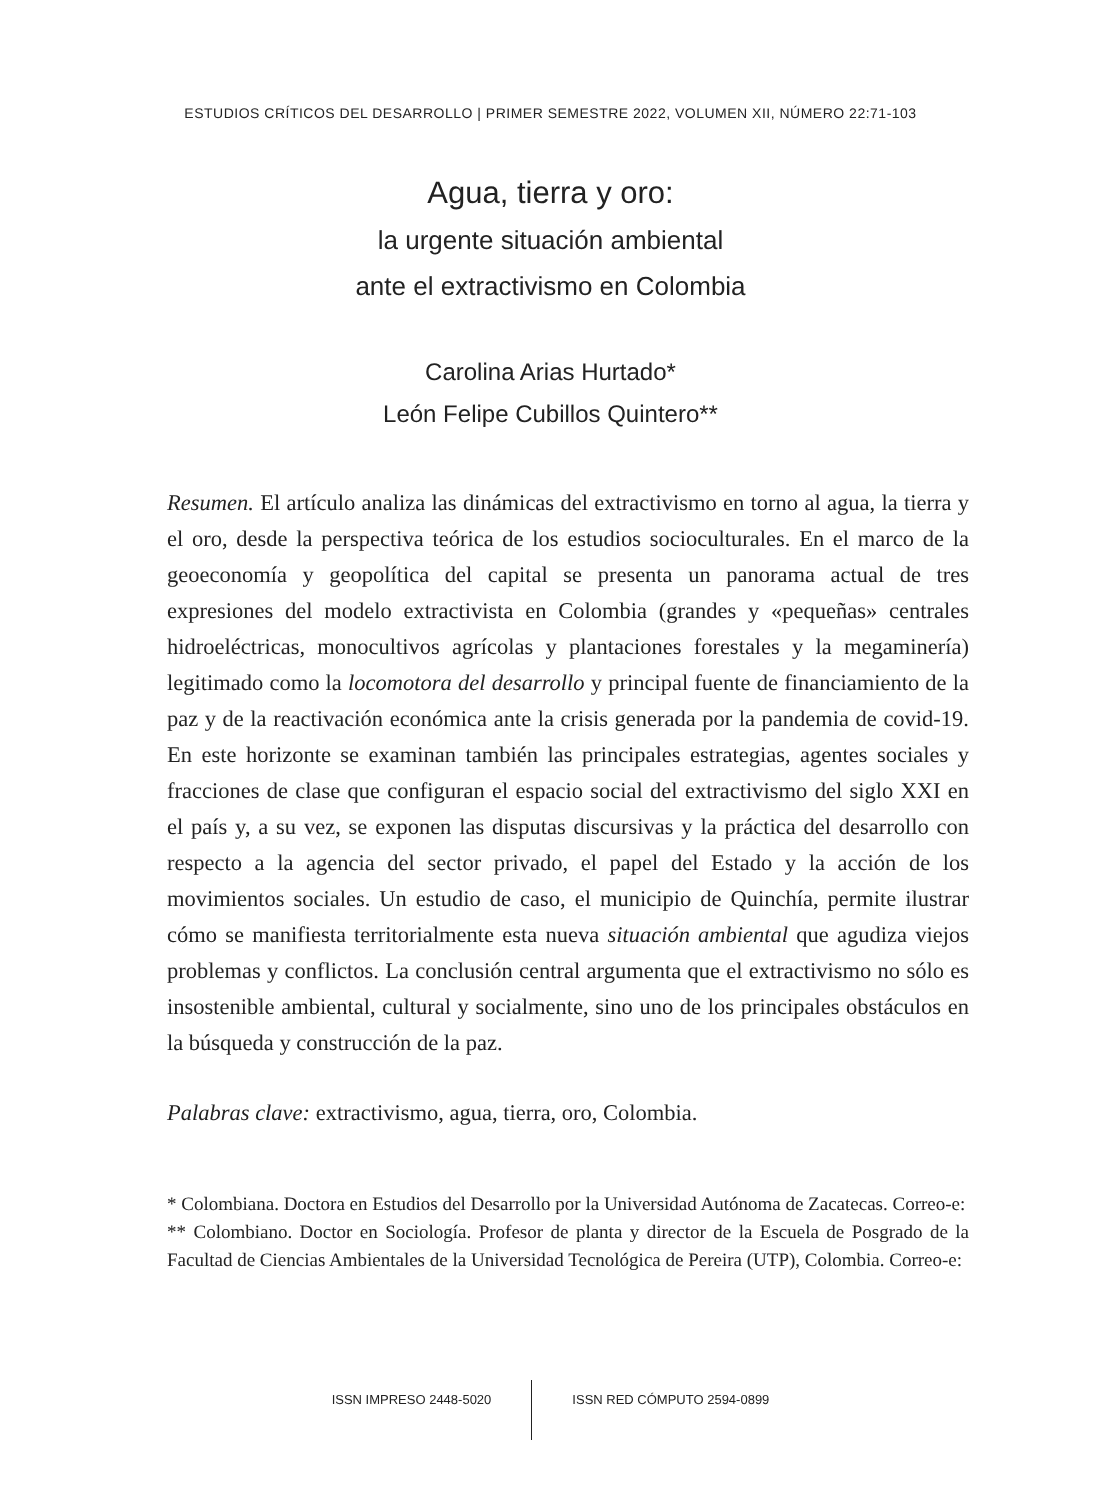ESTUDIOS CRÍTICOS DEL DESARROLLO | PRIMER SEMESTRE 2022, VOLUMEN XII, NÚMERO 22:71-103
Agua, tierra y oro:
la urgente situación ambiental
ante el extractivismo en Colombia
Carolina Arias Hurtado*
León Felipe Cubillos Quintero**
Resumen. El artículo analiza las dinámicas del extractivismo en torno al agua, la tierra y el oro, desde la perspectiva teórica de los estudios socioculturales. En el marco de la geoeconomía y geopolítica del capital se presenta un panorama actual de tres expresiones del modelo extractivista en Colombia (grandes y «pequeñas» centrales hidroeléctricas, monocultivos agrícolas y plantaciones forestales y la megaminería) legitimado como la locomotora del desarrollo y principal fuente de financiamiento de la paz y de la reactivación económica ante la crisis generada por la pandemia de covid-19. En este horizonte se examinan también las principales estrategias, agentes sociales y fracciones de clase que configuran el espacio social del extractivismo del siglo XXI en el país y, a su vez, se exponen las disputas discursivas y la práctica del desarrollo con respecto a la agencia del sector privado, el papel del Estado y la acción de los movimientos sociales. Un estudio de caso, el municipio de Quinchía, permite ilustrar cómo se manifiesta territorialmente esta nueva situación ambiental que agudiza viejos problemas y conflictos. La conclusión central argumenta que el extractivismo no sólo es insostenible ambiental, cultural y socialmente, sino uno de los principales obstáculos en la búsqueda y construcción de la paz.
Palabras clave: extractivismo, agua, tierra, oro, Colombia.
* Colombiana. Doctora en Estudios del Desarrollo por la Universidad Autónoma de Zacatecas. Correo-e:
** Colombiano. Doctor en Sociología. Profesor de planta y director de la Escuela de Posgrado de la Facultad de Ciencias Ambientales de la Universidad Tecnológica de Pereira (UTP), Colombia. Correo-e:
ISSN IMPRESO 2448-5020 ISSN RED CÓMPUTO 2594-0899